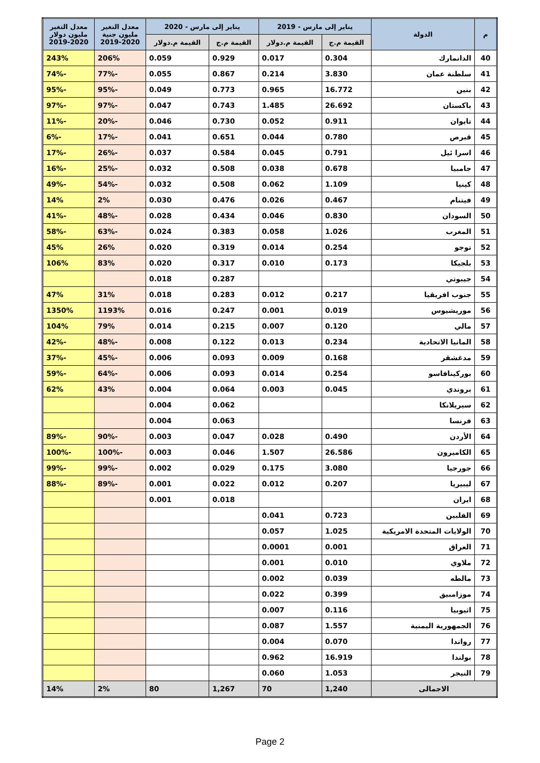| م | الدولة | يناير إلى مارس - 2019 | | يناير إلى مارس - 2020 | | معدل التغير مليون جنية 2020-2019 | معدل التغير مليون دولار 2020-2019 |
| --- | --- | --- | --- | --- | --- | --- | --- |
| | | القيمة م.ج | القيمة م.دولار | القيمة م.ج | القيمة م.دولار | | |
| 40 | الدانمارك | 0.304 | 0.017 | 0.929 | 0.059 | 206% | 243% |
| 41 | سلطنة عمان | 3.830 | 0.214 | 0.867 | 0.055 | -77% | -74% |
| 42 | بنين | 16.772 | 0.965 | 0.773 | 0.049 | -95% | -95% |
| 43 | باكستان | 26.692 | 1.485 | 0.743 | 0.047 | -97% | -97% |
| 44 | تايوان | 0.911 | 0.052 | 0.730 | 0.046 | -20% | -11% |
| 45 | قبرص | 0.780 | 0.044 | 0.651 | 0.041 | -17% | -6% |
| 46 | اسرا ئيل | 0.791 | 0.045 | 0.584 | 0.037 | -26% | -17% |
| 47 | جامبيا | 0.678 | 0.038 | 0.508 | 0.032 | -25% | -16% |
| 48 | كينيا | 1.109 | 0.062 | 0.508 | 0.032 | -54% | -49% |
| 49 | فيتنام | 0.467 | 0.026 | 0.476 | 0.030 | 2% | 14% |
| 50 | السودان | 0.830 | 0.046 | 0.434 | 0.028 | -48% | -41% |
| 51 | المغرب | 1.026 | 0.058 | 0.383 | 0.024 | -63% | -58% |
| 52 | توجو | 0.254 | 0.014 | 0.319 | 0.020 | 26% | 45% |
| 53 | بلجيكا | 0.173 | 0.010 | 0.317 | 0.020 | 83% | 106% |
| 54 | جيبوتي | | | 0.287 | 0.018 | | |
| 55 | جنوب افريقيا | 0.217 | 0.012 | 0.283 | 0.018 | 31% | 47% |
| 56 | موريشيوس | 0.019 | 0.001 | 0.247 | 0.016 | 1193% | 1350% |
| 57 | مالي | 0.120 | 0.007 | 0.215 | 0.014 | 79% | 104% |
| 58 | المانيا الاتحادية | 0.234 | 0.013 | 0.122 | 0.008 | -48% | -42% |
| 59 | مدغشقر | 0.168 | 0.009 | 0.093 | 0.006 | -45% | -37% |
| 60 | بوركينافاسو | 0.254 | 0.014 | 0.093 | 0.006 | -64% | -59% |
| 61 | بروندي | 0.045 | 0.003 | 0.064 | 0.004 | 43% | 62% |
| 62 | سيريلانكا | | | 0.062 | 0.004 | | |
| 63 | فرنسا | | | 0.063 | 0.004 | | |
| 64 | الأردن | 0.490 | 0.028 | 0.047 | 0.003 | -90% | -89% |
| 65 | الكاميرون | 26.586 | 1.507 | 0.046 | 0.003 | -100% | -100% |
| 66 | جورجيا | 3.080 | 0.175 | 0.029 | 0.002 | -99% | -99% |
| 67 | ليبيريا | 0.207 | 0.012 | 0.022 | 0.001 | -89% | -88% |
| 68 | ايران | | | 0.018 | 0.001 | | |
| 69 | الفلبين | 0.723 | 0.041 | | | | |
| 70 | الولايات المتحدة الامريكية | 1.025 | 0.057 | | | | |
| 71 | العراق | 0.001 | 0.0001 | | | | |
| 72 | ملاوي | 0.010 | 0.001 | | | | |
| 73 | مالطه | 0.039 | 0.002 | | | | |
| 74 | موزامبيق | 0.399 | 0.022 | | | | |
| 75 | اثيوبيا | 0.116 | 0.007 | | | | |
| 76 | الجمهورية اليمنية | 1.557 | 0.087 | | | | |
| 77 | رواندا | 0.070 | 0.004 | | | | |
| 78 | بولندا | 16.919 | 0.962 | | | | |
| 79 | النيجر | 1.053 | 0.060 | | | | |
| الاجمالى | | 1,240 | 70 | 1,267 | 80 | 2% | 14% |
Page 2